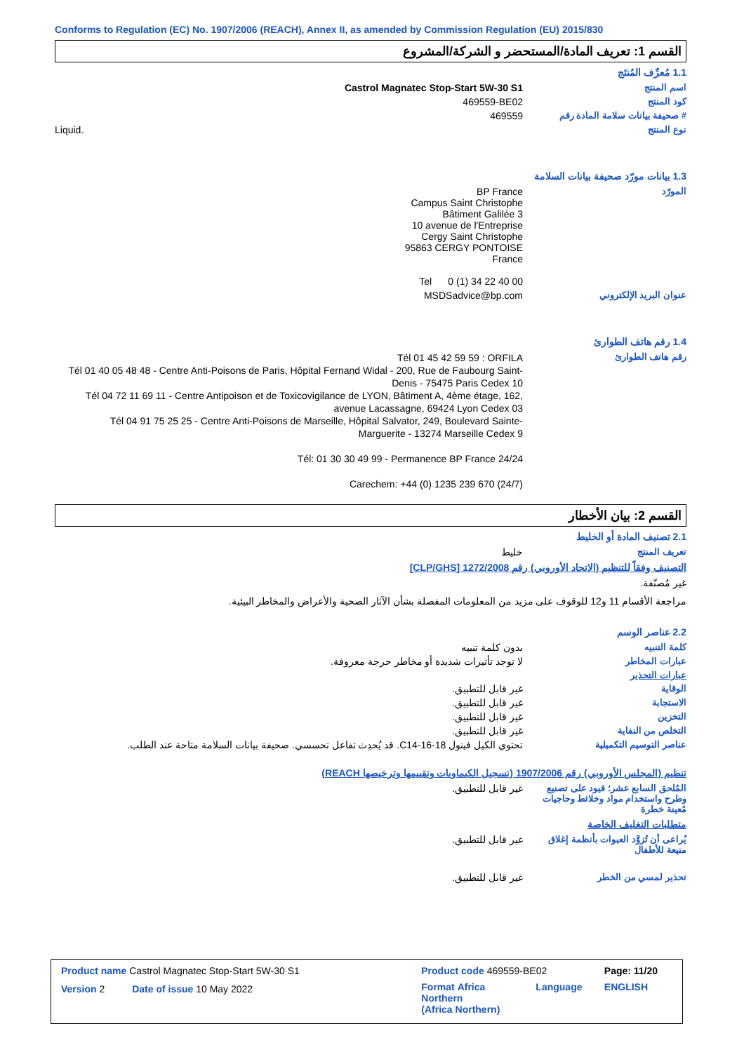Conforms to Regulation (EC) No. 1907/2006 (REACH), Annex II, as amended by Commission Regulation (EU) 2015/830
القسم 1: تعريف المادة/المستحضر و الشركة/المشروع
1.1 مُعرِّف المُنتَج
اسم المنتج Castrol Magnatec Stop-Start 5W-30 S1
كود المنتج 469559-BE02
# صحيفة بيانات سلامة المادة رقم
469559
نوع المنتج Liquid.
1.3 بيانات مورّد صحيفة بيانات السلامة
المورّد BP France
Campus Saint Christophe
Bâtiment Galilée 3
10 avenue de l'Entreprise
Cergy Saint Christophe
95863 CERGY PONTOISE
France
Tel 0 (1) 34 22 40 00
عنوان البريد الإلكتروني MSDSadvice@bp.com
1.4 رقم هاتف الطوارئ
رقم هاتف الطوارئ
Tél 01 45 42 59 59 : ORFILA
Tél 01 40 05 48 48 - Centre Anti-Poisons de Paris, Hôpital Fernand Widal - 200, Rue de Faubourg Saint-Denis - 75475 Paris Cedex 10
Tél 04 72 11 69 11 - Centre Antipoison et de Toxicovigilance de LYON, Bâtiment A, 4ème étage, 162, avenue Lacassagne, 69424 Lyon Cedex 03
Tél 04 91 75 25 25 - Centre Anti-Poisons de Marseille, Hôpital Salvator, 249, Boulevard Sainte-Marguerite - 13274 Marseille Cedex 9
Tél: 01 30 30 49 99 - Permanence BP France 24/24
Carechem: +44 (0) 1235 239 670 (24/7)
القسم 2: بيان الأخطار
2.1 تصنيف المادة أو الخليط
تعريف المنتج خليط
التصنيف وفقاً للتنظيم (الاتحاد الأوروبي) رقم 1272/2008 [CLP/GHS]
غير مُصنّفة.
مراجعة الأقسام 11 و12 للوقوف على مزيد من المعلومات المفصلة بشأن الآثار الصحية والأعراض والمخاطر البيئية.
2.2 عناصر الوسم
كلمة التنبيه بدون كلمة تنبيه
عبارات المخاطر لا توجد تأثيرات شديدة أو مخاطر حرجة معروفة.
عبارات التحذير
الوقاية غير قابل للتطبيق.
الاستجابة غير قابل للتطبيق.
التخزين غير قابل للتطبيق.
التخلص من النفاية غير قابل للتطبيق.
عناصر التوسيم التكميلية تحتوي الكيل فينول C14-16-18. قد يُحدِث تفاعل تحسسي. صحيفة بيانات السلامة متاحة عند الطلب.
تنظيم (المجلس الأوروبي) رقم 1907/2006 (تسجيل الكيماويات وتقييمها وترخيصها REACH)
المُلحق السابع عشر؛ قيود على تصنيع وطرح واستخدام مواد وخلائط وحاجيات مُعينة خطرة
غير قابل للتطبيق.
متطلبات التغليف الخاصة
يُراعى أن تُزوَّد العبوات بأنظمة إغلاق منيعة للأطفال
غير قابل للتطبيق.
تحذير لمسي من الخطر غير قابل للتطبيق.
| Product name Castrol Magnatec Stop-Start 5W-30 S1 | Product code 469559-BE02 | | Page: 11/20 |
| Version 2 Date of issue 10 May 2022 | Format Africa Northern (Africa Northern) | Language | ENGLISH |